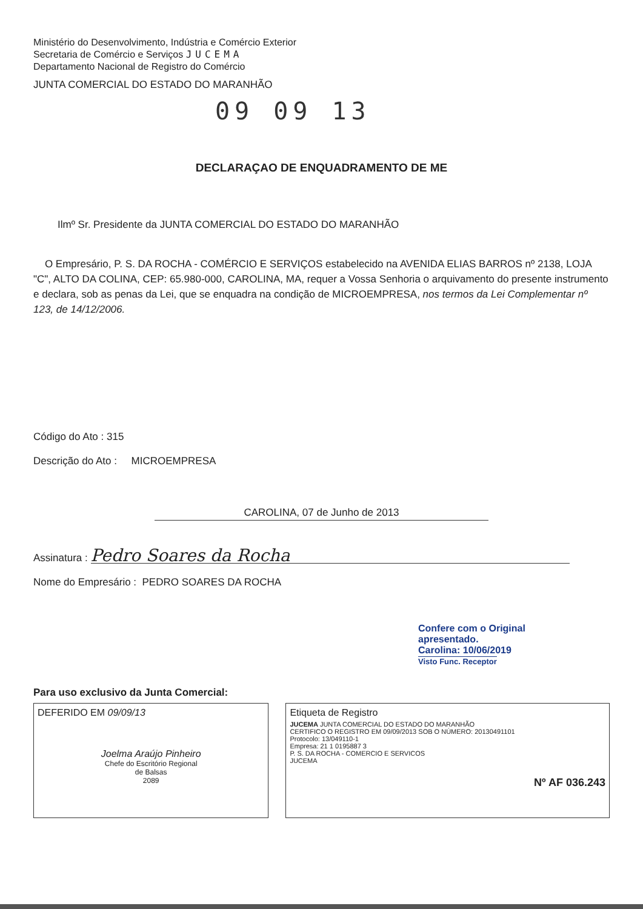Ministério do Desenvolvimento, Indústria e Comércio Exterior
Secretaria de Comércio e Serviços JUCEMA
Departamento Nacional de Registro do Comércio
JUNTA COMERCIAL DO ESTADO DO MARANHÃO
09 09 13
DECLARAÇAO DE ENQUADRAMENTO DE ME
Ilmº Sr. Presidente da JUNTA COMERCIAL DO ESTADO DO MARANHÃO
O Empresário, P. S. DA ROCHA - COMÉRCIO E SERVIÇOS estabelecido na AVENIDA ELIAS BARROS nº 2138, LOJA "C", ALTO DA COLINA, CEP: 65.980-000, CAROLINA, MA, requer a Vossa Senhoria o arquivamento do presente instrumento e declara, sob as penas da Lei, que se enquadra na condição de MICROEMPRESA, nos termos da Lei Complementar nº 123, de 14/12/2006.
Código do Ato : 315
Descrição do Ato : MICROEMPRESA
CAROLINA, 07 de Junho de 2013
Assinatura : Pedro Soares da Rocha
Nome do Empresário : PEDRO SOARES DA ROCHA
Confere com o Original apresentado.
Carolina: 10/06/2019
Visto Func. Receptor
Para uso exclusivo da Junta Comercial:
DEFERIDO EM 09/09/13
Joelma Araújo Pinheiro
Chefe do Escritório Regional
de Balsas
2089
Etiqueta de Registro
JUCEMA JUNTA COMERCIAL DO ESTADO DO MARANHÃO
CERTIFICO O REGISTRO EM 09/09/2013 SOB O NÚMERO: 20130491101
Protocolo: 13/049110-1
Empresa: 21 1 0195887 3
P. S. DA ROCHA - COMERCIO E SERVICOS
JUCEMA
Nº AF 036.243